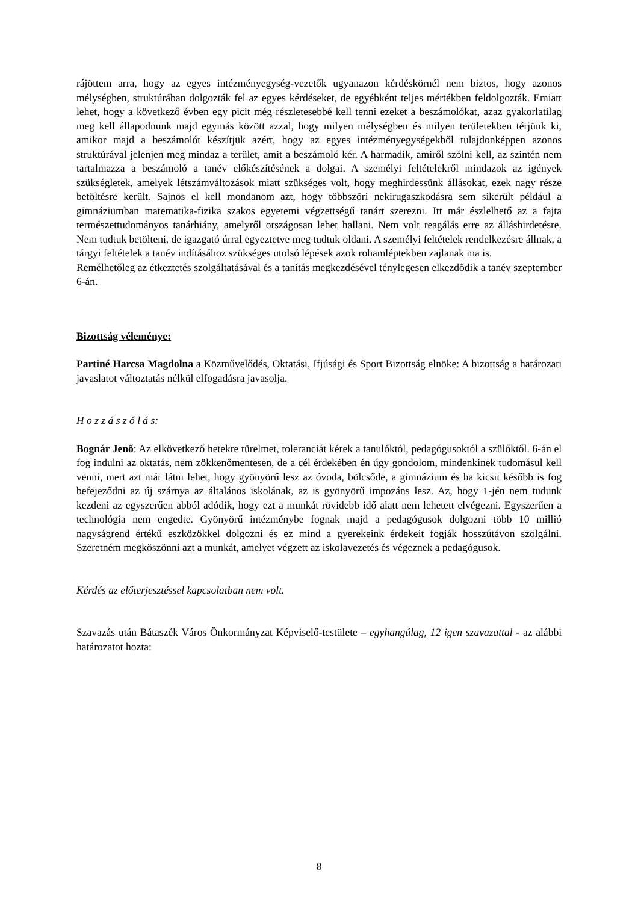rájöttem arra, hogy az egyes intézményegység-vezetők ugyanazon kérdéskörnél nem biztos, hogy azonos mélységben, struktúrában dolgozták fel az egyes kérdéseket, de egyébként teljes mértékben feldolgozták. Emiatt lehet, hogy a következő évben egy picit még részletesebbé kell tenni ezeket a beszámolókat, azaz gyakorlatilag meg kell állapodnunk majd egymás között azzal, hogy milyen mélységben és milyen területekben térjünk ki, amikor majd a beszámolót készítjük azért, hogy az egyes intézményegységekből tulajdonképpen azonos struktúrával jelenjen meg mindaz a terület, amit a beszámoló kér. A harmadik, amiről szólni kell, az szintén nem tartalmazza a beszámoló a tanév előkészítésének a dolgai. A személyi feltételekről mindazok az igények szükségletek, amelyek létszámváltozások miatt szükséges volt, hogy meghirdessünk állásokat, ezek nagy része betöltésre került. Sajnos el kell mondanom azt, hogy többszöri nekirugaszkodásra sem sikerült például a gimnáziumban matematika-fizika szakos egyetemi végzettségű tanárt szerezni. Itt már észlelhető az a fajta természettudományos tanárhiány, amelyről országosan lehet hallani. Nem volt reagálás erre az álláshirdetésre. Nem tudtuk betölteni, de igazgató úrral egyeztetve meg tudtuk oldani. A személyi feltételek rendelkezésre állnak, a tárgyi feltételek a tanév indításához szükséges utolsó lépések azok rohamléptekben zajlanak ma is.
Remélhetőleg az étkeztetés szolgáltatásával és a tanítás megkezdésével ténylegesen elkezdődik a tanév szeptember 6-án.
Bizottság véleménye:
Partiné Harcsa Magdolna a Közművelődés, Oktatási, Ifjúsági és Sport Bizottság elnöke: A bizottság a határozati javaslatot változtatás nélkül elfogadásra javasolja.
H o z z á s z ó l á s:
Bognár Jenő: Az elkövetkező hetekre türelmet, toleranciát kérek a tanulóktól, pedagógusoktól a szülőktől. 6-án el fog indulni az oktatás, nem zökkenőmentesen, de a cél érdekében én úgy gondolom, mindenkinek tudomásul kell venni, mert azt már látni lehet, hogy gyönyörű lesz az óvoda, bölcsőde, a gimnázium és ha kicsit később is fog befejeződni az új szárnya az általános iskolának, az is gyönyörű impozáns lesz. Az, hogy 1-jén nem tudunk kezdeni az egyszerűen abból adódik, hogy ezt a munkát rövidebb idő alatt nem lehetett elvégezni. Egyszerűen a technológia nem engedte. Gyönyörű intézménybe fognak majd a pedagógusok dolgozni több 10 millió nagyságrend értékű eszközökkel dolgozni és ez mind a gyerekeink érdekeit fogják hosszútávon szolgálni. Szeretném megköszönni azt a munkát, amelyet végzett az iskolavezetés és végeznek a pedagógusok.
Kérdés az előterjesztéssel kapcsolatban nem volt.
Szavazás után Bátaszék Város Önkormányzat Képviselő-testülete – egyhangúlag, 12 igen szavazattal - az alábbi határozatot hozta:
8